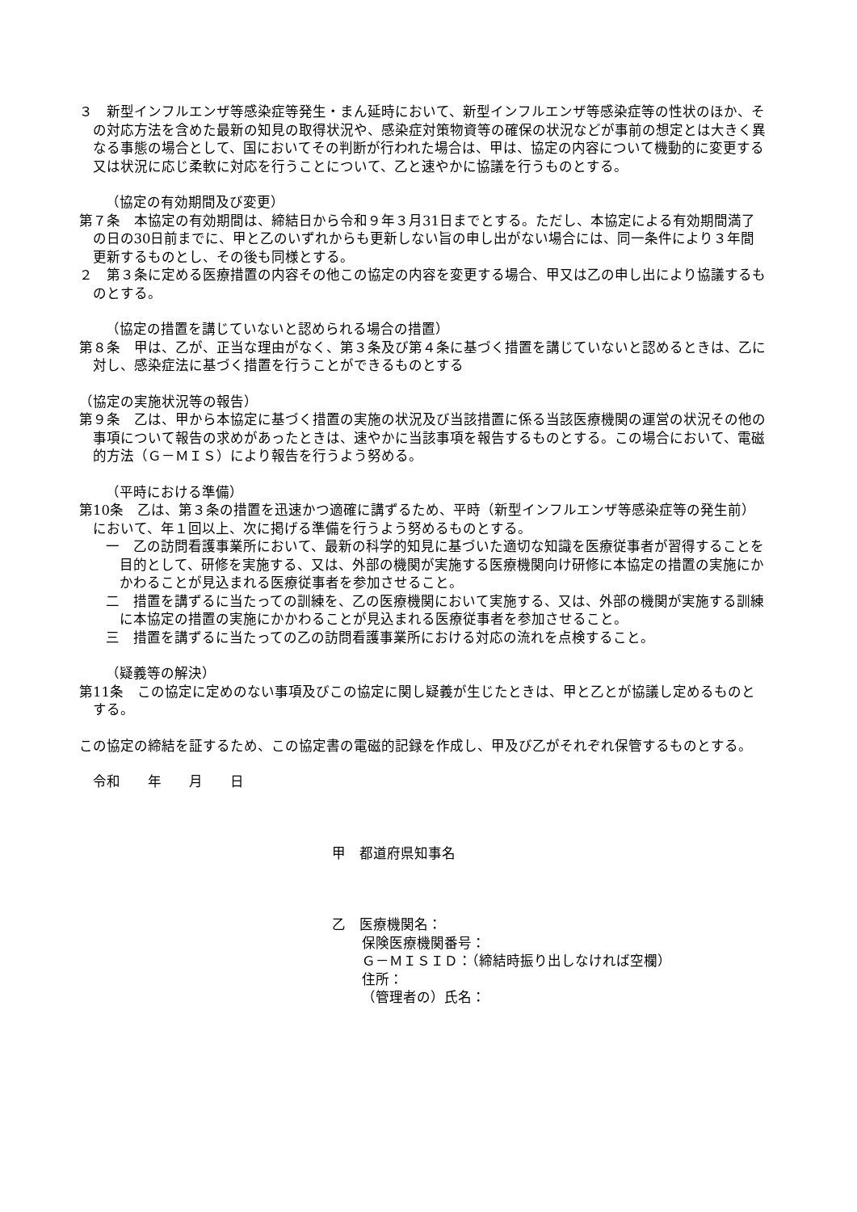３　新型インフルエンザ等感染症等発生・まん延時において、新型インフルエンザ等感染症等の性状のほか、その対応方法を含めた最新の知見の取得状況や、感染症対策物資等の確保の状況などが事前の想定とは大きく異なる事態の場合として、国においてその判断が行われた場合は、甲は、協定の内容について機動的に変更する又は状況に応じ柔軟に対応を行うことについて、乙と速やかに協議を行うものとする。
（協定の有効期間及び変更）
第７条　本協定の有効期間は、締結日から令和９年３月31日までとする。ただし、本協定による有効期間満了の日の30日前までに、甲と乙のいずれからも更新しない旨の申し出がない場合には、同一条件により３年間更新するものとし、その後も同様とする。
２　第３条に定める医療措置の内容その他この協定の内容を変更する場合、甲又は乙の申し出により協議するものとする。
（協定の措置を講じていないと認められる場合の措置）
第８条　甲は、乙が、正当な理由がなく、第３条及び第４条に基づく措置を講じていないと認めるときは、乙に対し、感染症法に基づく措置を行うことができるものとする
（協定の実施状況等の報告）
第９条　乙は、甲から本協定に基づく措置の実施の状況及び当該措置に係る当該医療機関の運営の状況その他の事項について報告の求めがあったときは、速やかに当該事項を報告するものとする。この場合において、電磁的方法（Ｇ－ＭＩＳ）により報告を行うよう努める。
（平時における準備）
第10条　乙は、第３条の措置を迅速かつ適確に講ずるため、平時（新型インフルエンザ等感染症等の発生前）において、年１回以上、次に掲げる準備を行うよう努めるものとする。
一　乙の訪問看護事業所において、最新の科学的知見に基づいた適切な知識を医療従事者が習得することを目的として、研修を実施する、又は、外部の機関が実施する医療機関向け研修に本協定の措置の実施にかかわることが見込まれる医療従事者を参加させること。
二　措置を講ずるに当たっての訓練を、乙の医療機関において実施する、又は、外部の機関が実施する訓練に本協定の措置の実施にかかわることが見込まれる医療従事者を参加させること。
三　措置を講ずるに当たっての乙の訪問看護事業所における対応の流れを点検すること。
（疑義等の解決）
第11条　この協定に定めのない事項及びこの協定に関し疑義が生じたときは、甲と乙とが協議し定めるものとする。
この協定の締結を証するため、この協定書の電磁的記録を作成し、甲及び乙がそれぞれ保管するものとする。
令和　　年　　月　　日
甲　都道府県知事名
乙　医療機関名：
保険医療機関番号：
Ｇ－ＭＩＳＩＤ：（締結時振り出しなければ空欄）
住所：
（管理者の）氏名：